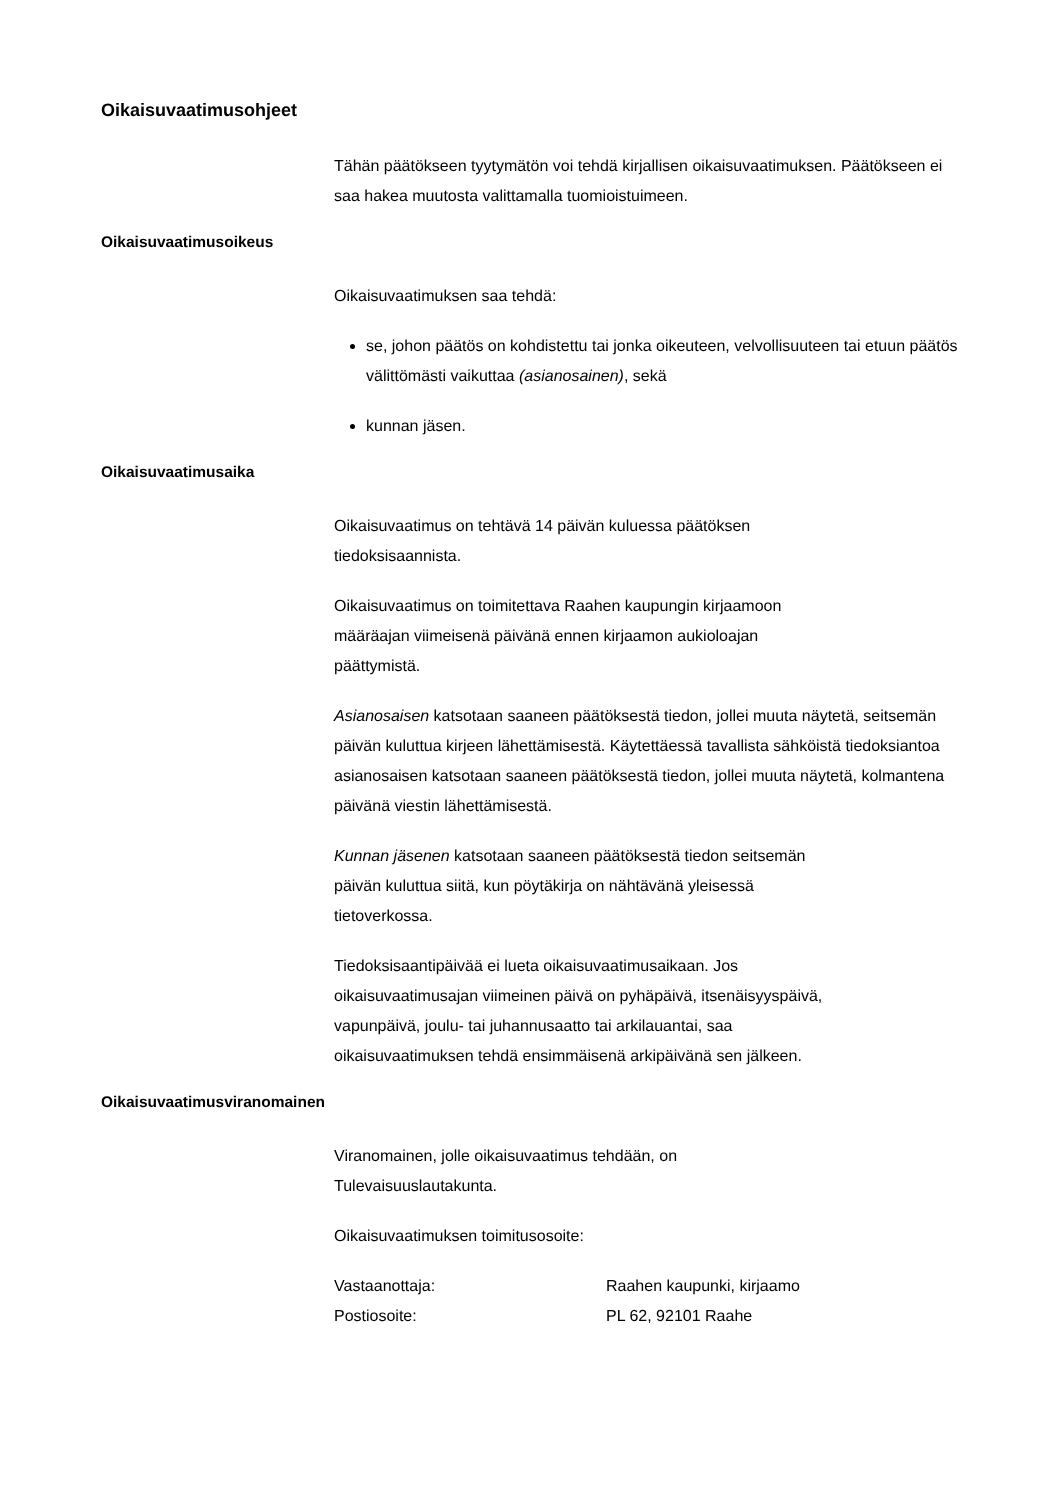Oikaisuvaatimusohjeet
Tähän päätökseen tyytymätön voi tehdä kirjallisen oikaisuvaatimuksen. Päätökseen ei saa hakea muutosta valittamalla tuomioistuimeen.
Oikaisuvaatimusoikeus
Oikaisuvaatimuksen saa tehdä:
se, johon päätös on kohdistettu tai jonka oikeuteen, velvollisuuteen tai etuun päätös välittömästi vaikuttaa (asianosainen), sekä
kunnan jäsen.
Oikaisuvaatimusaika
Oikaisuvaatimus on tehtävä 14 päivän kuluessa päätöksen
tiedoksisaannista.
Oikaisuvaatimus on toimitettava Raahen kaupungin kirjaamoon
määräajan viimeisenä päivänä ennen kirjaamon aukioloajan
päättymistä.
Asianosaisen katsotaan saaneen päätöksestä tiedon, jollei muuta näytetä, seitsemän päivän kuluttua kirjeen lähettämisestä. Käytettäessä tavallista sähköistä tiedoksiantoa asianosaisen katsotaan saaneen päätöksestä tiedon, jollei muuta näytetä, kolmantena päivänä viestin lähettämisestä.
Kunnan jäsenen katsotaan saaneen päätöksestä tiedon seitsemän
päivän kuluttua siitä, kun pöytäkirja on nähtävänä yleisessä
tietoverkossa.
Tiedoksisaantipäivää ei lueta oikaisuvaatimusaikaan. Jos
oikaisuvaatimusajan viimeinen päivä on pyhäpäivä, itsenäisyyspäivä,
vapunpäivä, joulu- tai juhannusaatto tai arkilauantai, saa
oikaisuvaatimuksen tehdä ensimmäisenä arkipäivänä sen jälkeen.
Oikaisuvaatimusviranomainen
Viranomainen, jolle oikaisuvaatimus tehdään, on
Tulevaisuuslautakunta.
Oikaisuvaatimuksen toimitusosoite:
Vastaanottaja: Raahen kaupunki, kirjaamo
Postiosoite: PL 62, 92101 Raahe